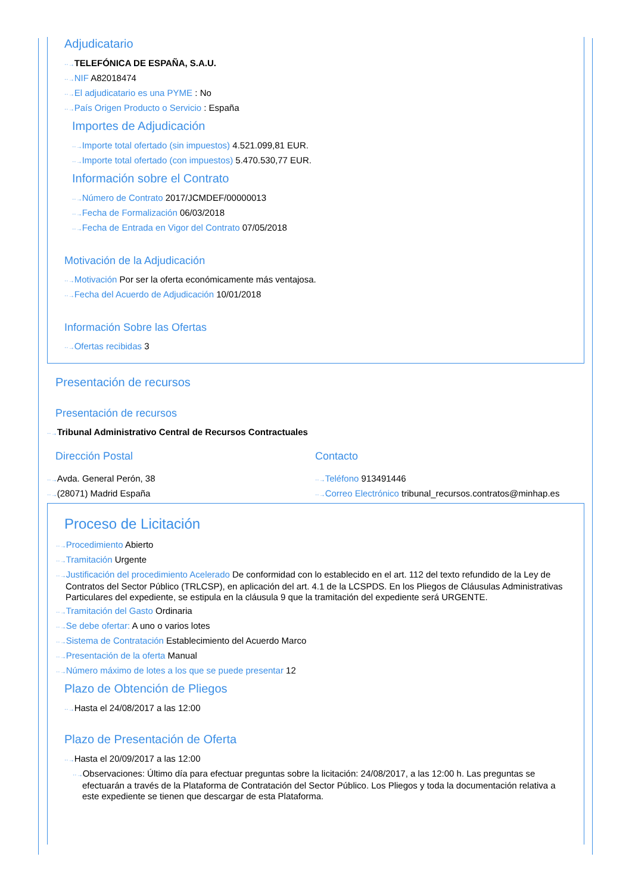Adjudicatario
··→TELEFÓNICA DE ESPAÑA, S.A.U.
··→NIF A82018474
··→El adjudicatario es una PYME : No
··→País Origen Producto o Servicio : España
Importes de Adjudicación
··→Importe total ofertado (sin impuestos) 4.521.099,81 EUR.
··→Importe total ofertado (con impuestos) 5.470.530,77 EUR.
Información sobre el Contrato
··→Número de Contrato 2017/JCMDEF/00000013
··→Fecha de Formalización 06/03/2018
··→Fecha de Entrada en Vigor del Contrato 07/05/2018
Motivación de la Adjudicación
··→Motivación Por ser la oferta económicamente más ventajosa.
··→Fecha del Acuerdo de Adjudicación 10/01/2018
Información Sobre las Ofertas
··→Ofertas recibidas 3
Presentación de recursos
Presentación de recursos
··→Tribunal Administrativo Central de Recursos Contractuales
Dirección Postal
··→Avda. General Perón, 38
··→(28071) Madrid España
Contacto
··→Teléfono 913491446
··→Correo Electrónico tribunal_recursos.contratos@minhap.es
Proceso de Licitación
··→Procedimiento Abierto
··→Tramitación Urgente
··→Justificación del procedimiento Acelerado De conformidad con lo establecido en el art. 112 del texto refundido de la Ley de Contratos del Sector Público (TRLCSP), en aplicación del art. 4.1 de la LCSPDS. En los Pliegos de Cláusulas Administrativas Particulares del expediente, se estipula en la cláusula 9 que la tramitación del expediente será URGENTE.
··→Tramitación del Gasto Ordinaria
··→Se debe ofertar: A uno o varios lotes
··→Sistema de Contratación Establecimiento del Acuerdo Marco
··→Presentación de la oferta Manual
··→Número máximo de lotes a los que se puede presentar 12
Plazo de Obtención de Pliegos
··→Hasta el 24/08/2017 a las 12:00
Plazo de Presentación de Oferta
··→Hasta el 20/09/2017 a las 12:00
··→Observaciones: Último día para efectuar preguntas sobre la licitación: 24/08/2017, a las 12:00 h. Las preguntas se efectuarán a través de la Plataforma de Contratación del Sector Público. Los Pliegos y toda la documentación relativa a este expediente se tienen que descargar de esta Plataforma.